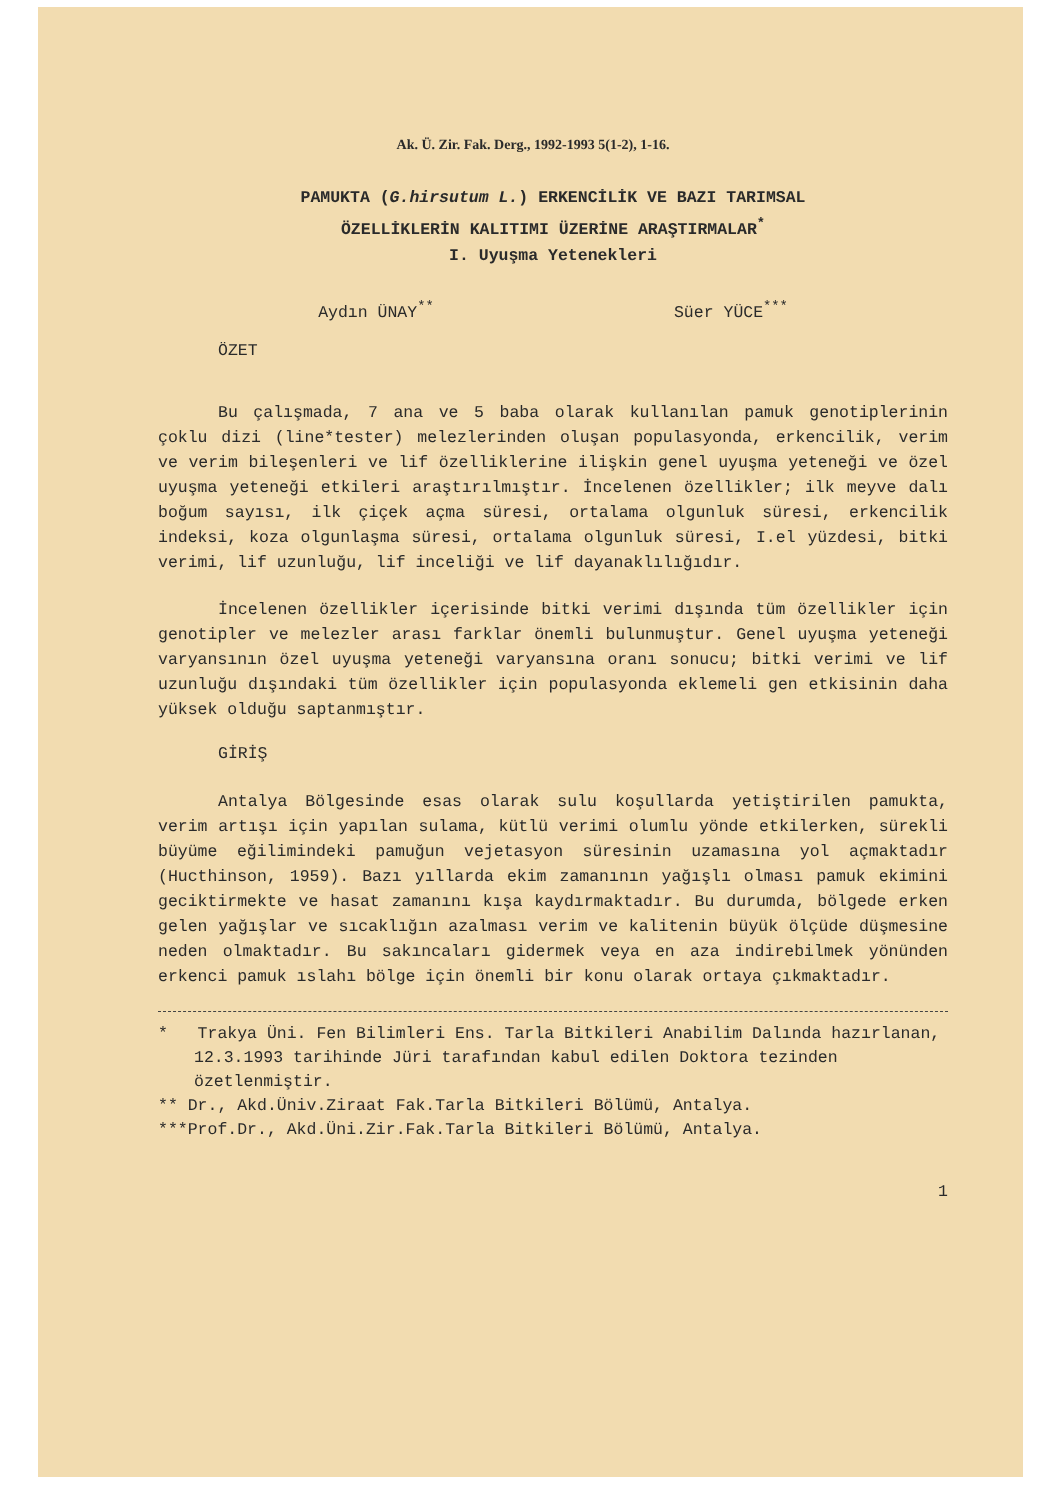Ak. Ü. Zir. Fak. Derg., 1992-1993 5(1-2), 1-16.
PAMUKTA (G.hirsutum L.) ERKENCİLİK VE BAZI TARIMSAL
ÖZELLİKLERİN KALITIMI ÜZERİNE ARAŞTIRMALAR<sup>*</sup>
I. Uyuşma Yetenekleri
Aydın ÜNAY<sup>**</sup> Süer YÜCE<sup>***</sup>
ÖZET
Bu çalışmada, 7 ana ve 5 baba olarak kullanılan pamuk genotiplerinin çoklu dizi (line*tester) melezlerinden oluşan populasyonda, erkencilik, verim ve verim bileşenleri ve lif özelliklerine ilişkin genel uyuşma yeteneği ve özel uyuşma yeteneği etkileri araştırılmıştır. İncelenen özellikler; ilk meyve dalı boğum sayısı, ilk çiçek açma süresi, ortalama olgunluk süresi, erkencilik indeksi, koza olgunlaşma süresi, ortalama olgunluk süresi, I.el yüzdesi, bitki verimi, lif uzunluğu, lif inceliği ve lif dayanaklılığıdır.
İncelenen özellikler içerisinde bitki verimi dışında tüm özellikler için genotipler ve melezler arası farklar önemli bulunmuştur. Genel uyuşma yeteneği varyansının özel uyuşma yeteneği varyansına oranı sonucu; bitki verimi ve lif uzunluğu dışındaki tüm özellikler için populasyonda eklemeli gen etkisinin daha yüksek olduğu saptanmıştır.
GİRİŞ
Antalya Bölgesinde esas olarak sulu koşullarda yetiştirilen pamukta, verim artışı için yapılan sulama, kütlü verimi olumlu yönde etkilerken, sürekli büyüme eğilimindeki pamuğun vejetasyon süresinin uzamasına yol açmaktadır (Hucthinson, 1959). Bazı yıllarda ekim zamanının yağışlı olması pamuk ekimini geciktirmekte ve hasat zamanını kışa kaydırmaktadır. Bu durumda, bölgede erken gelen yağışlar ve sıcaklığın azalması verim ve kalitenin büyük ölçüde düşmesine neden olmaktadır. Bu sakıncaları gidermek veya en aza indirebilmek yönünden erkenci pamuk ıslahı bölge için önemli bir konu olarak ortaya çıkmaktadır.
* Trakya Üni. Fen Bilimleri Ens. Tarla Bitkileri Anabilim Dalında hazırlanan, 12.3.1993 tarihinde Jüri tarafından kabul edilen Doktora tezinden özetlenmiştir.
** Dr., Akd.Üniv.Ziraat Fak.Tarla Bitkileri Bölümü, Antalya.
***Prof.Dr., Akd.Üni.Zir.Fak.Tarla Bitkileri Bölümü, Antalya.
1